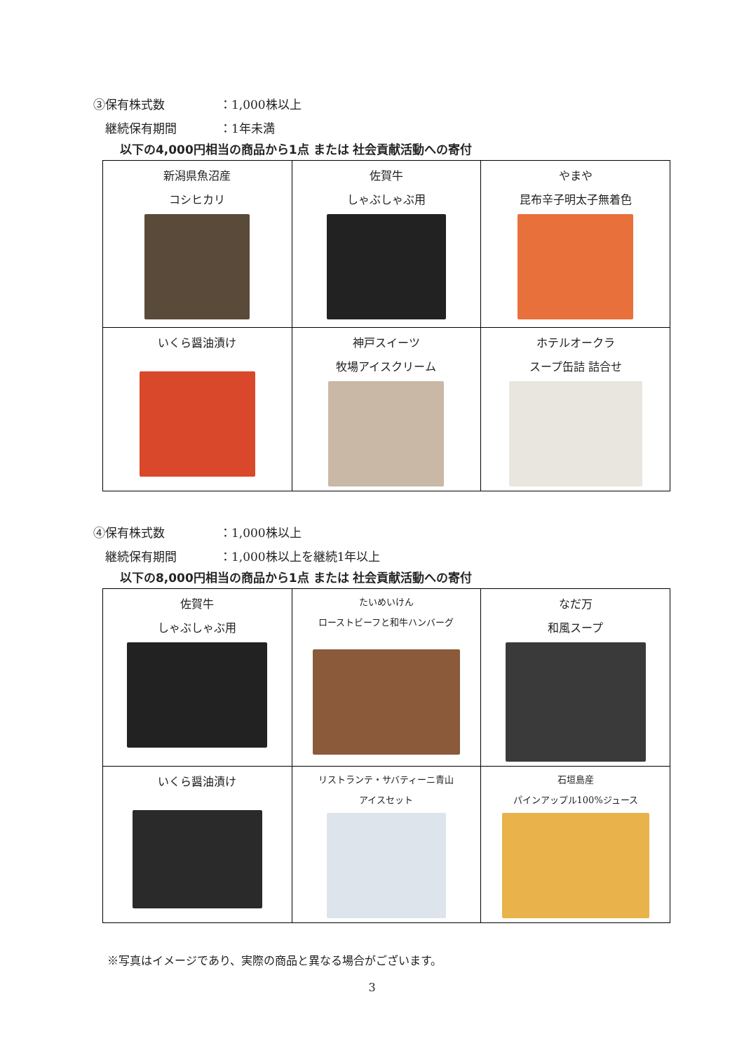③保有株式数 ：1,000株以上
　継続保有期間 ：1年未満
以下の4,000円相当の商品から1点 または 社会貢献活動への寄付
| 新潟県魚沼産 コシヒカリ | 佐賀牛 しゃぶしゃぶ用 | やまや 昆布辛子明太子無着色 |
| いくら醤油漬け | 神戸スイーツ 牧場アイスクリーム | ホテルオークラ スープ缶詰 詰合せ |
④保有株式数 ：1,000株以上
　継続保有期間 ：1,000株以上を継続1年以上
以下の8,000円相当の商品から1点 または 社会貢献活動への寄付
| 佐賀牛 しゃぶしゃぶ用 | たいめいけん ローストビーフと和牛ハンバーグ | なだ万 和風スープ |
| いくら醤油漬け | リストランテ・サバティーニ青山 アイスセット | 石垣島産 パインアップル100%ジュース |
※写真はイメージであり、実際の商品と異なる場合がございます。
3